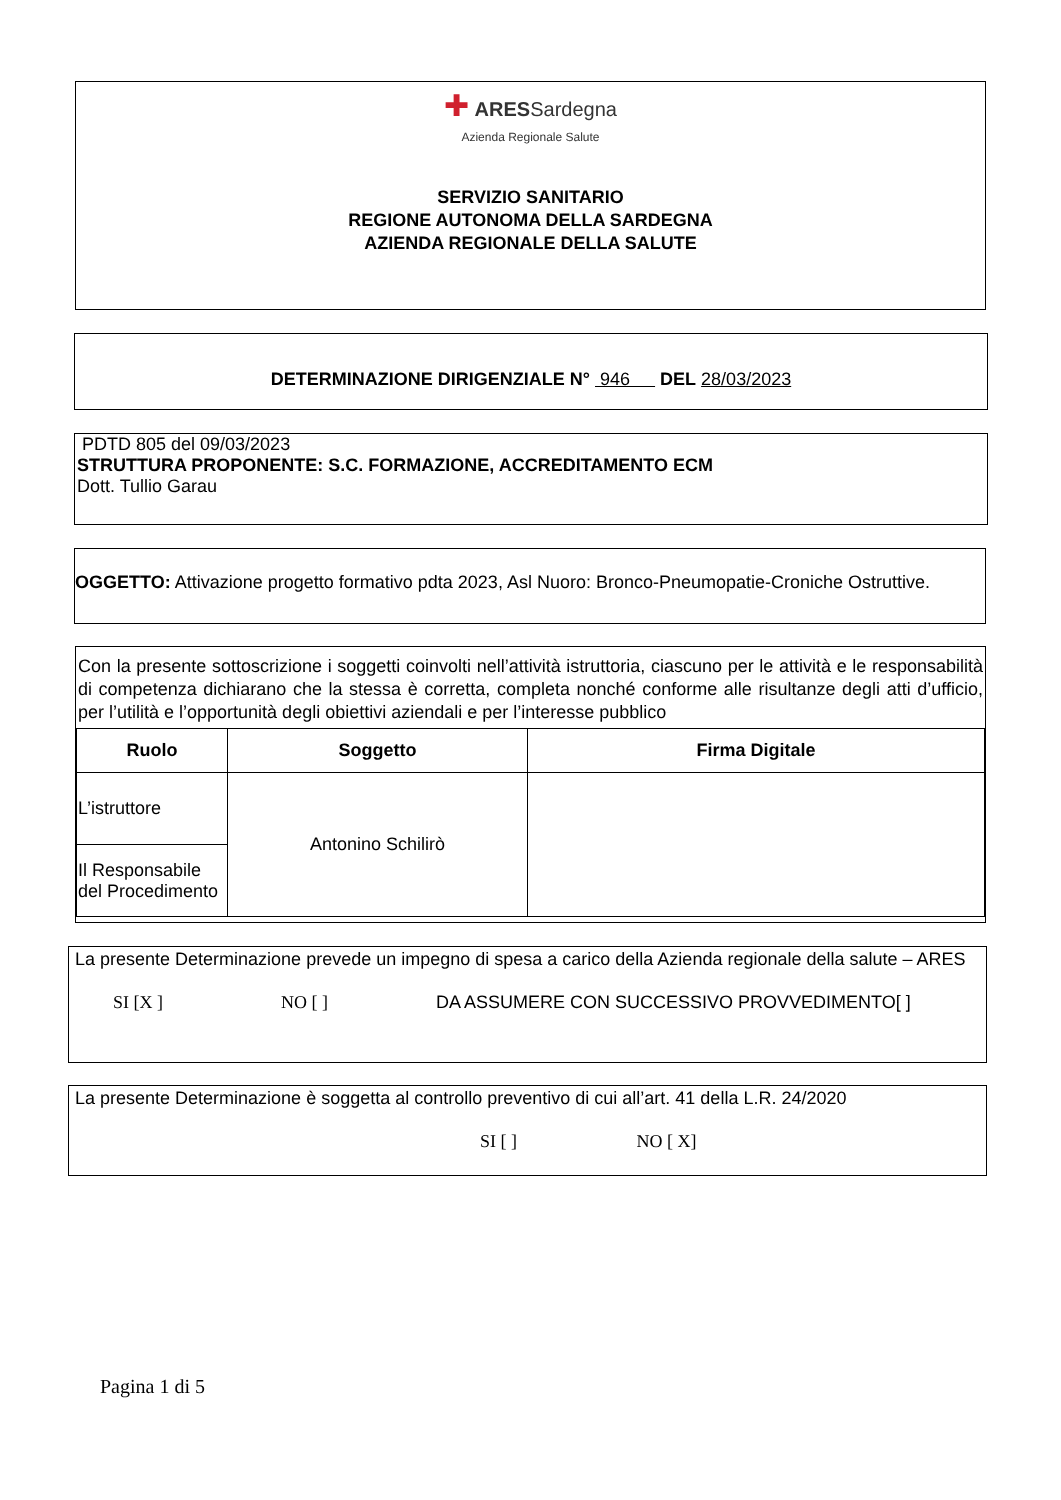✚ ARES Sardegna
Azienda Regionale Salute
SERVIZIO SANITARIO
REGIONE AUTONOMA DELLA SARDEGNA
AZIENDA REGIONALE DELLA SALUTE
DETERMINAZIONE DIRIGENZIALE N° 946 DEL 28/03/2023
PDTD 805 del 09/03/2023
STRUTTURA PROPONENTE: S.C. FORMAZIONE, ACCREDITAMENTO ECM
Dott. Tullio Garau
OGGETTO: Attivazione progetto formativo pdta 2023, Asl Nuoro: Bronco-Pneumopatie-Croniche Ostruttive.
Con la presente sottoscrizione i soggetti coinvolti nell’attività istruttoria, ciascuno per le attività e le responsabilità di competenza dichiarano che la stessa è corretta, completa nonché conforme alle risultanze degli atti d’ufficio, per l’utilità e l’opportunità degli obiettivi aziendali e per l’interesse pubblico
| Ruolo | Soggetto | Firma Digitale |
| --- | --- | --- |
| L’istruttore | Antonino Schilirò | |
| Il Responsabile del Procedimento | | |
La presente Determinazione prevede un impegno di spesa a carico della Azienda regionale della salute – ARES
SI [X ] NO [ ] DA ASSUMERE CON SUCCESSIVO PROVVEDIMENTO[ ]
La presente Determinazione è soggetta al controllo preventivo di cui all’art. 41 della L.R. 24/2020
SI [ ] NO [ X]
Pagina 1 di 5